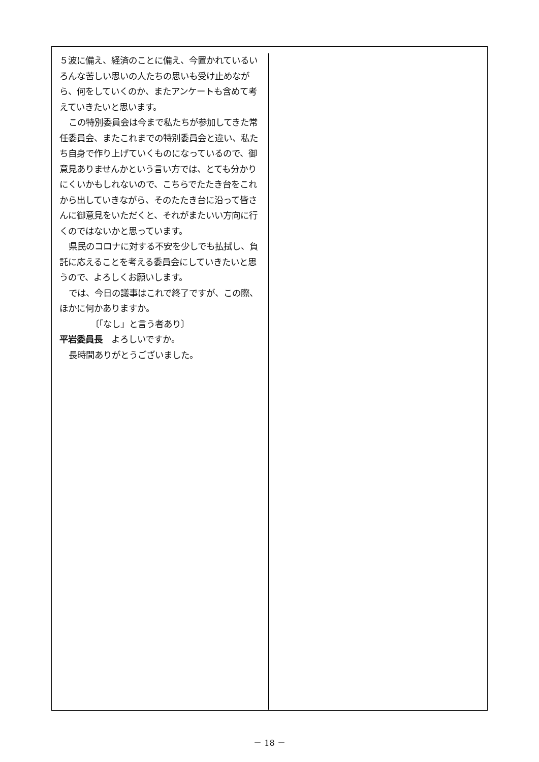５波に備え、経済のことに備え、今置かれているいろんな苦しい思いの人たちの思いも受け止めながら、何をしていくのか、またアンケートも含めて考えていきたいと思います。
この特別委員会は今まで私たちが参加してきた常任委員会、またこれまでの特別委員会と違い、私たち自身で作り上げていくものになっているので、御意見ありませんかという言い方では、とても分かりにくいかもしれないので、こちらでたたき台をこれから出していきながら、そのたたき台に沿って皆さんに御意見をいただくと、それがまたいい方向に行くのではないかと思っています。
県民のコロナに対する不安を少しでも払拭し、負託に応えることを考える委員会にしていきたいと思うので、よろしくお願いします。
では、今日の議事はこれで終了ですが、この際、ほかに何かありますか。
〔「なし」と言う者あり〕
平岩委員長　よろしいですか。
長時間ありがとうございました。
－ 18 －